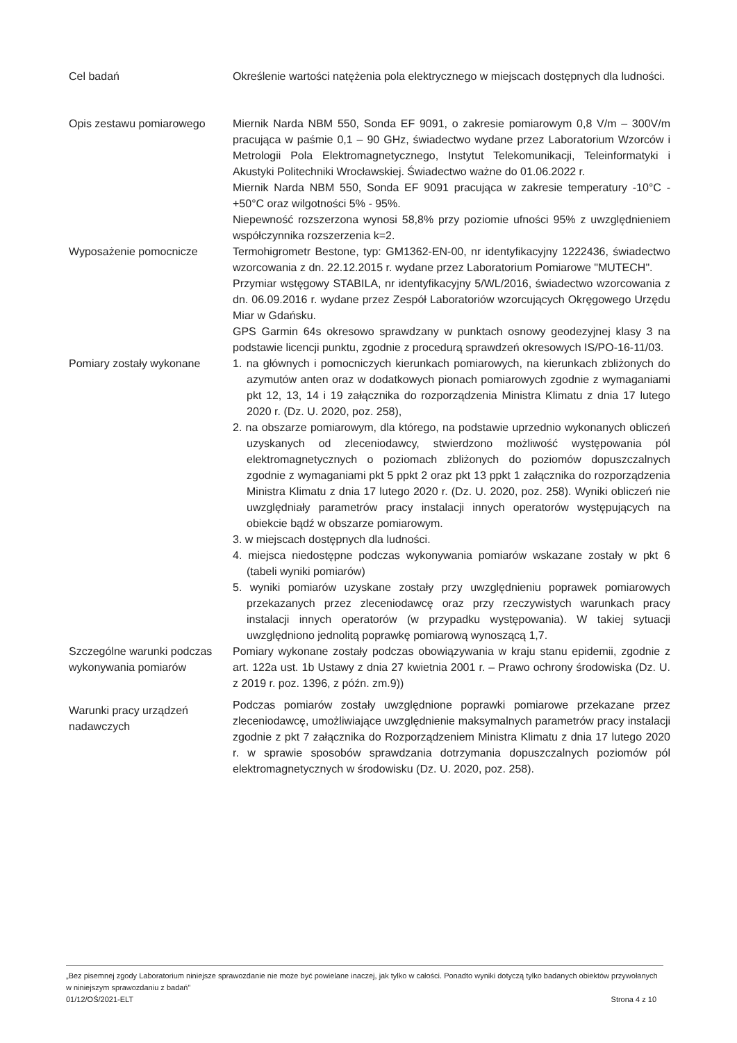Cel badań Określenie wartości natężenia pola elektrycznego w miejscach dostępnych dla ludności.
Opis zestawu pomiarowego Miernik Narda NBM 550, Sonda EF 9091, o zakresie pomiarowym 0,8 V/m – 300V/m pracująca w paśmie 0,1 – 90 GHz, świadectwo wydane przez Laboratorium Wzorców i Metrologii Pola Elektromagnetycznego, Instytut Telekomunikacji, Teleinformatyki i Akustyki Politechniki Wrocławskiej. Świadectwo ważne do 01.06.2022 r.
Miernik Narda NBM 550, Sonda EF 9091 pracująca w zakresie temperatury -10°C - +50°C oraz wilgotności 5% - 95%.
Niepewność rozszerzona wynosi 58,8% przy poziomie ufności 95% z uwzględnieniem współczynnika rozszerzenia k=2.
Wyposażenie pomocnicze Termohigrometr Bestone, typ: GM1362-EN-00, nr identyfikacyjny 1222436, świadectwo wzorcowania z dn. 22.12.2015 r. wydane przez Laboratorium Pomiarowe "MUTECH".
Przymiar wstęgowy STABILA, nr identyfikacyjny 5/WL/2016, świadectwo wzorcowania z dn. 06.09.2016 r. wydane przez Zespół Laboratoriów wzorcujących Okręgowego Urzędu Miar w Gdańsku.
GPS Garmin 64s okresowo sprawdzany w punktach osnowy geodezyjnej klasy 3 na podstawie licencji punktu, zgodnie z procedurą sprawdzeń okresowych IS/PO-16-11/03.
Pomiary zostały wykonane 1. na głównych i pomocniczych kierunkach pomiarowych, na kierunkach zbliżonych do azymutów anten oraz w dodatkowych pionach pomiarowych zgodnie z wymaganiami pkt 12, 13, 14 i 19 załącznika do rozporządzenia Ministra Klimatu z dnia 17 lutego 2020 r. (Dz. U. 2020, poz. 258),
2. na obszarze pomiarowym, dla którego, na podstawie uprzednio wykonanych obliczeń uzyskanych od zleceniodawcy, stwierdzono możliwość występowania pól elektromagnetycznych o poziomach zbliżonych do poziomów dopuszczalnych zgodnie z wymaganiami pkt 5 ppkt 2 oraz pkt 13 ppkt 1 załącznika do rozporządzenia Ministra Klimatu z dnia 17 lutego 2020 r. (Dz. U. 2020, poz. 258). Wyniki obliczeń nie uwzględniały parametrów pracy instalacji innych operatorów występujących na obiekcie bądź w obszarze pomiarowym.
3. w miejscach dostępnych dla ludności.
4. miejsca niedostępne podczas wykonywania pomiarów wskazane zostały w pkt 6 (tabeli wyniki pomiarów)
5. wyniki pomiarów uzyskane zostały przy uwzględnieniu poprawek pomiarowych przekazanych przez zleceniodawcę oraz przy rzeczywistych warunkach pracy instalacji innych operatorów (w przypadku występowania). W takiej sytuacji uwzględniono jednolitą poprawkę pomiarową wynoszącą 1,7.
Szczególne warunki podczas wykonywania pomiarów
Pomiary wykonane zostały podczas obowiązywania w kraju stanu epidemii, zgodnie z art. 122a ust. 1b Ustawy z dnia 27 kwietnia 2001 r. – Prawo ochrony środowiska (Dz. U. z 2019 r. poz. 1396, z późn. zm.9))
Warunki pracy urządzeń nadawczych
Podczas pomiarów zostały uwzględnione poprawki pomiarowe przekazane przez zleceniodawcę, umożliwiające uwzględnienie maksymalnych parametrów pracy instalacji zgodnie z pkt 7 załącznika do Rozporządzeniem Ministra Klimatu z dnia 17 lutego 2020 r. w sprawie sposobów sprawdzania dotrzymania dopuszczalnych poziomów pól elektromagnetycznych w środowisku (Dz. U. 2020, poz. 258).
„Bez pisemnej zgody Laboratorium niniejsze sprawozdanie nie może być powielane inaczej, jak tylko w całości. Ponadto wyniki dotyczą tylko badanych obiektów przywołanych w niniejszym sprawozdaniu z badań”
01/12/OŚ/2021-ELT Strona 4 z 10